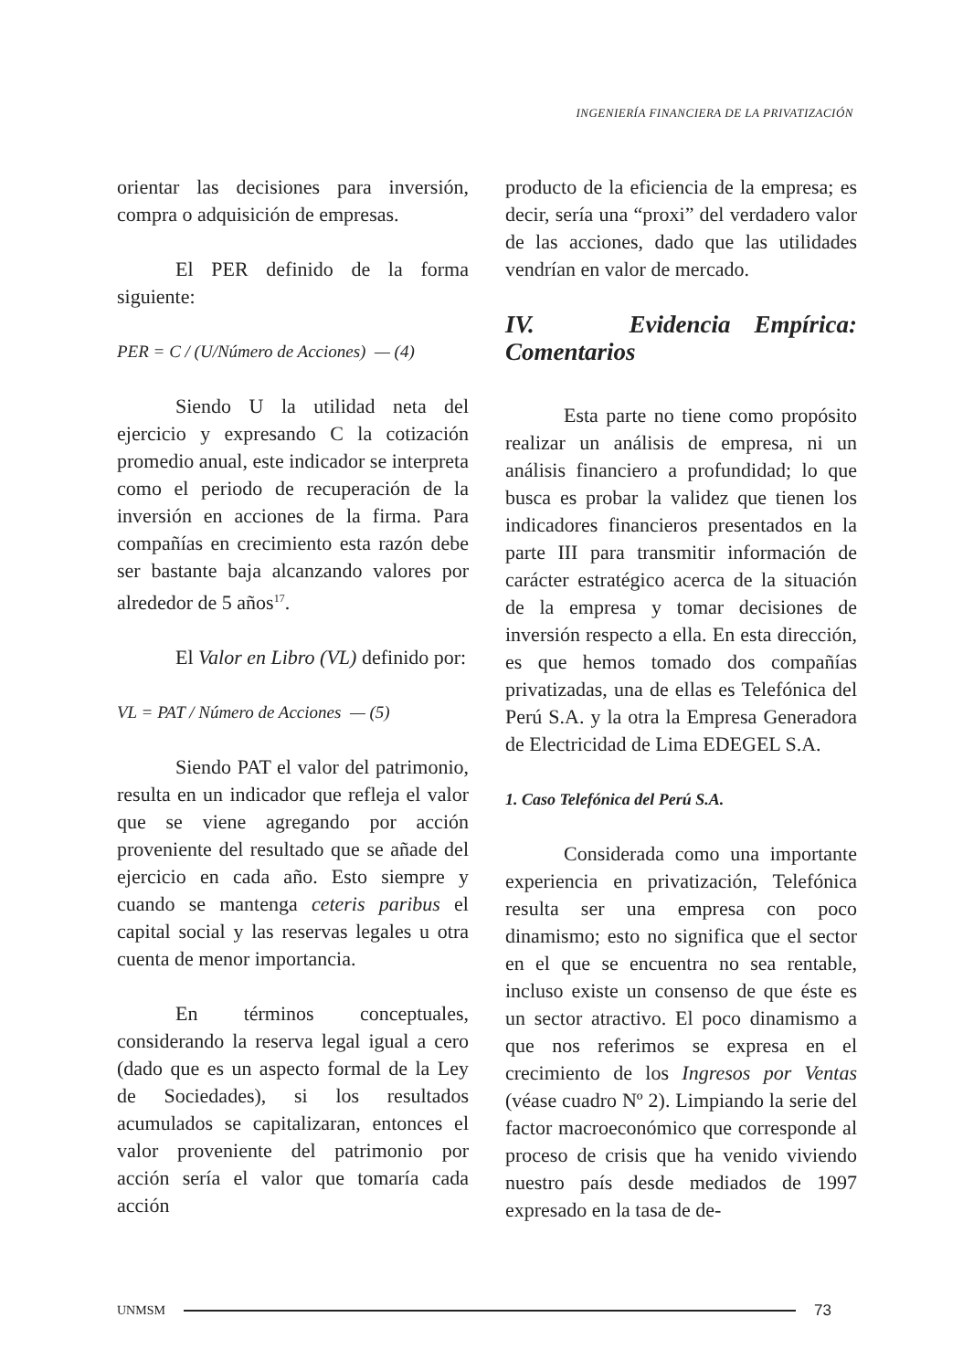INGENIERÍA FINANCIERA DE LA PRIVATIZACIÓN
orientar las decisiones para inversión, compra o adquisición de empresas.
El PER definido de la forma siguiente:
PER = C / (U/Número de Acciones) — (4)
Siendo U la utilidad neta del ejercicio y expresando C la cotización promedio anual, este indicador se interpreta como el periodo de recuperación de la inversión en acciones de la firma. Para compañías en crecimiento esta razón debe ser bastante baja alcanzando valores por alrededor de 5 años<sup>17</sup>.
El Valor en Libro (VL) definido por:
VL = PAT / Número de Acciones — (5)
Siendo PAT el valor del patrimonio, resulta en un indicador que refleja el valor que se viene agregando por acción proveniente del resultado que se añade del ejercicio en cada año. Esto siempre y cuando se mantenga ceteris paribus el capital social y las reservas legales u otra cuenta de menor importancia.
En términos conceptuales, considerando la reserva legal igual a cero (dado que es un aspecto formal de la Ley de Sociedades), si los resultados acumulados se capitalizaran, entonces el valor proveniente del patrimonio por acción sería el valor que tomaría cada acción
producto de la eficiencia de la empresa; es decir, sería una “proxi” del verdadero valor de las acciones, dado que las utilidades vendrían en valor de mercado.
IV. Evidencia Empírica: Comentarios
Esta parte no tiene como propósito realizar un análisis de empresa, ni un análisis financiero a profundidad; lo que busca es probar la validez que tienen los indicadores financieros presentados en la parte III para transmitir información de carácter estratégico acerca de la situación de la empresa y tomar decisiones de inversión respecto a ella. En esta dirección, es que hemos tomado dos compañías privatizadas, una de ellas es Telefónica del Perú S.A. y la otra la Empresa Generadora de Electricidad de Lima EDEGEL S.A.
1. Caso Telefónica del Perú S.A.
Considerada como una importante experiencia en privatización, Telefónica resulta ser una empresa con poco dinamismo; esto no significa que el sector en el que se encuentra no sea rentable, incluso existe un consenso de que éste es un sector atractivo. El poco dinamismo a que nos referimos se expresa en el crecimiento de los Ingresos por Ventas (véase cuadro Nº 2). Limpiando la serie del factor macroeconómico que corresponde al proceso de crisis que ha venido viviendo nuestro país desde mediados de 1997 expresado en la tasa de de-
UNMSM 73